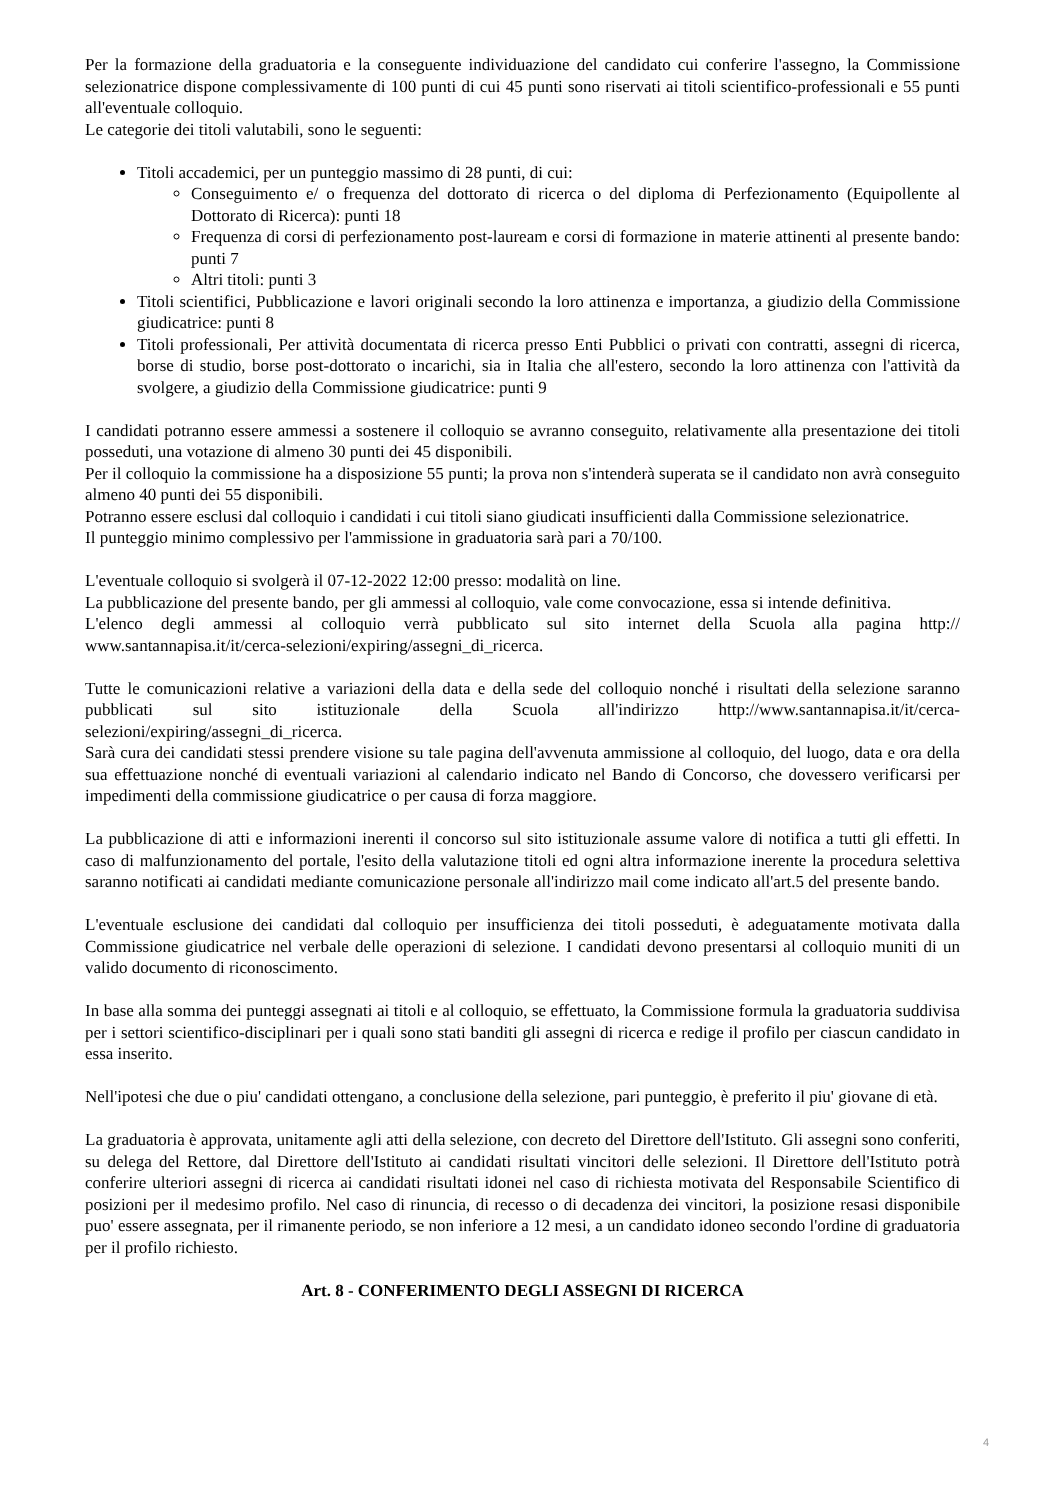Per la formazione della graduatoria e la conseguente individuazione del candidato cui conferire l'assegno, la Commissione selezionatrice dispone complessivamente di 100 punti di cui 45 punti sono riservati ai titoli scientifico-professionali e 55 punti all'eventuale colloquio.
Le categorie dei titoli valutabili, sono le seguenti:
Titoli accademici, per un punteggio massimo di 28 punti, di cui:
Conseguimento e/ o frequenza del dottorato di ricerca o del diploma di Perfezionamento (Equipollente al Dottorato di Ricerca): punti 18
Frequenza di corsi di perfezionamento post-lauream e corsi di formazione in materie attinenti al presente bando: punti 7
Altri titoli: punti 3
Titoli scientifici, Pubblicazione e lavori originali secondo la loro attinenza e importanza, a giudizio della Commissione giudicatrice: punti 8
Titoli professionali, Per attività documentata di ricerca presso Enti Pubblici o privati con contratti, assegni di ricerca, borse di studio, borse post-dottorato o incarichi, sia in Italia che all'estero, secondo la loro attinenza con l'attività da svolgere, a giudizio della Commissione giudicatrice: punti 9
I candidati potranno essere ammessi a sostenere il colloquio se avranno conseguito, relativamente alla presentazione dei titoli posseduti, una votazione di almeno 30 punti dei 45 disponibili.
Per il colloquio la commissione ha a disposizione 55 punti; la prova non s'intenderà superata se il candidato non avrà conseguito almeno 40 punti dei 55 disponibili.
Potranno essere esclusi dal colloquio i candidati i cui titoli siano giudicati insufficienti dalla Commissione selezionatrice.
Il punteggio minimo complessivo per l'ammissione in graduatoria sarà pari a 70/100.
L'eventuale colloquio si svolgerà il 07-12-2022 12:00 presso: modalità on line.
La pubblicazione del presente bando, per gli ammessi al colloquio, vale come convocazione, essa si intende definitiva.
L'elenco degli ammessi al colloquio verrà pubblicato sul sito internet della Scuola alla pagina http:// www.santannapisa.it/it/cerca-selezioni/expiring/assegni_di_ricerca.
Tutte le comunicazioni relative a variazioni della data e della sede del colloquio nonché i risultati della selezione saranno pubblicati sul sito istituzionale della Scuola all'indirizzo http://www.santannapisa.it/it/cerca-selezioni/expiring/assegni_di_ricerca.
Sarà cura dei candidati stessi prendere visione su tale pagina dell'avvenuta ammissione al colloquio, del luogo, data e ora della sua effettuazione nonché di eventuali variazioni al calendario indicato nel Bando di Concorso, che dovessero verificarsi per impedimenti della commissione giudicatrice o per causa di forza maggiore.
La pubblicazione di atti e informazioni inerenti il concorso sul sito istituzionale assume valore di notifica a tutti gli effetti. In caso di malfunzionamento del portale, l'esito della valutazione titoli ed ogni altra informazione inerente la procedura selettiva saranno notificati ai candidati mediante comunicazione personale all'indirizzo mail come indicato all'art.5 del presente bando.
L'eventuale esclusione dei candidati dal colloquio per insufficienza dei titoli posseduti, è adeguatamente motivata dalla Commissione giudicatrice nel verbale delle operazioni di selezione. I candidati devono presentarsi al colloquio muniti di un valido documento di riconoscimento.
In base alla somma dei punteggi assegnati ai titoli e al colloquio, se effettuato, la Commissione formula la graduatoria suddivisa per i settori scientifico-disciplinari per i quali sono stati banditi gli assegni di ricerca e redige il profilo per ciascun candidato in essa inserito.
Nell'ipotesi che due o piu' candidati ottengano, a conclusione della selezione, pari punteggio, è preferito il piu' giovane di età.
La graduatoria è approvata, unitamente agli atti della selezione, con decreto del Direttore dell'Istituto. Gli assegni sono conferiti, su delega del Rettore, dal Direttore dell'Istituto ai candidati risultati vincitori delle selezioni. Il Direttore dell'Istituto potrà conferire ulteriori assegni di ricerca ai candidati risultati idonei nel caso di richiesta motivata del Responsabile Scientifico di posizioni per il medesimo profilo. Nel caso di rinuncia, di recesso o di decadenza dei vincitori, la posizione resasi disponibile puo' essere assegnata, per il rimanente periodo, se non inferiore a 12 mesi, a un candidato idoneo secondo l'ordine di graduatoria per il profilo richiesto.
Art. 8 - CONFERIMENTO DEGLI ASSEGNI DI RICERCA
4